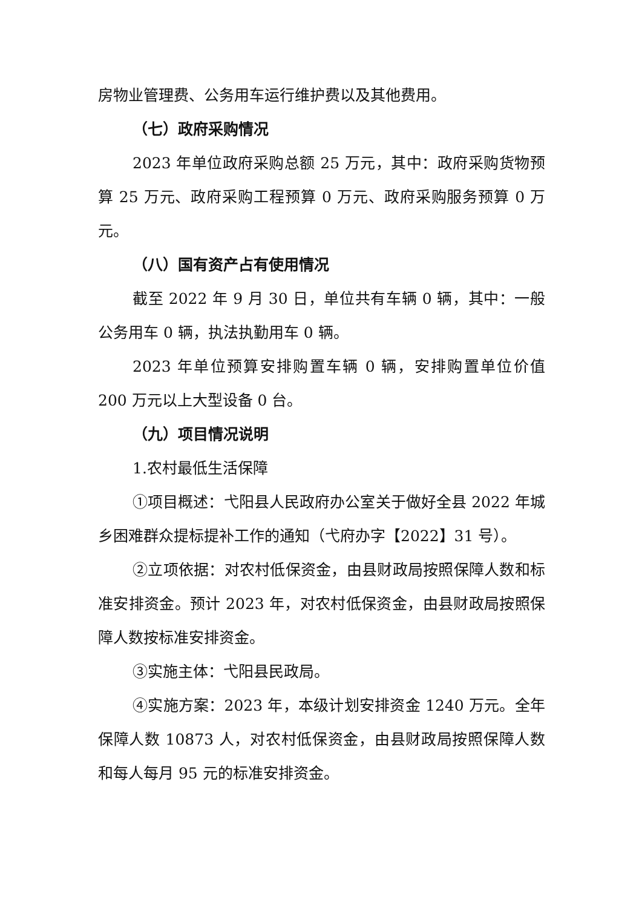房物业管理费、公务用车运行维护费以及其他费用。
（七）政府采购情况
2023 年单位政府采购总额 25 万元，其中：政府采购货物预算 25 万元、政府采购工程预算 0 万元、政府采购服务预算 0 万元。
（八）国有资产占有使用情况
截至 2022 年 9 月 30 日，单位共有车辆 0 辆，其中：一般公务用车 0 辆，执法执勤用车 0 辆。
2023 年单位预算安排购置车辆 0 辆，安排购置单位价值 200 万元以上大型设备 0 台。
（九）项目情况说明
1.农村最低生活保障
①项目概述：弋阳县人民政府办公室关于做好全县 2022 年城乡困难群众提标提补工作的通知（弋府办字【2022】31 号）。
②立项依据：对农村低保资金，由县财政局按照保障人数和标准安排资金。预计 2023 年，对农村低保资金，由县财政局按照保障人数按标准安排资金。
③实施主体：弋阳县民政局。
④实施方案：2023 年，本级计划安排资金 1240 万元。全年保障人数 10873 人，对农村低保资金，由县财政局按照保障人数和每人每月 95 元的标准安排资金。